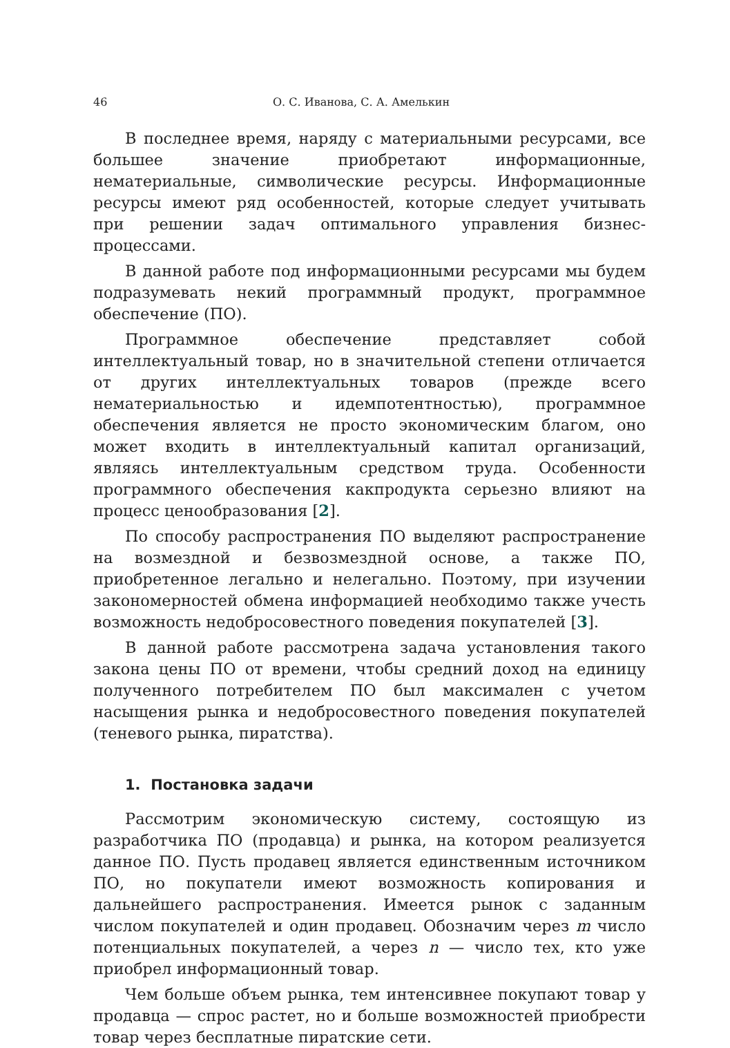46 О. С. Иванова, С. А. Амелькин
В последнее время, наряду с материальными ресурсами, все большее значение приобретают информационные, нематериальные, символические ресурсы. Информационные ресурсы имеют ряд особенностей, которые следует учитывать при решении задач оптимального управления бизнес-процессами.
В данной работе под информационными ресурсами мы будем подразумевать некий программный продукт, программное обеспечение (ПО).
Программное обеспечение представляет собой интеллектуальный товар, но в значительной степени отличается от других интеллектуальных товаров (прежде всего нематериальностью и идемпотентностью), программное обеспечения является не просто экономическим благом, оно может входить в интеллектуальный капитал организаций, являясь интеллектуальным средством труда. Особенности программного обеспечения какпродукта серьезно влияют на процесс ценообразования [2].
По способу распространения ПО выделяют распространение на возмездной и безвозмездной основе, а также ПО, приобретенное легально и нелегально. Поэтому, при изучении закономерностей обмена информацией необходимо также учесть возможность недобросовестного поведения покупателей [3].
В данной работе рассмотрена задача установления такого закона цены ПО от времени, чтобы средний доход на единицу полученного потребителем ПО был максимален с учетом насыщения рынка и недобросовестного поведения покупателей (теневого рынка, пиратства).
1. Постановка задачи
Рассмотрим экономическую систему, состоящую из разработчика ПО (продавца) и рынка, на котором реализуется данное ПО. Пусть продавец является единственным источником ПО, но покупатели имеют возможность копирования и дальнейшего распространения. Имеется рынок с заданным числом покупателей и один продавец. Обозначим через m число потенциальных покупателей, а через n — число тех, кто уже приобрел информационный товар.
Чем больше объем рынка, тем интенсивнее покупают товар у продавца — спрос растет, но и больше возможностей приобрести товар через бесплатные пиратские сети.